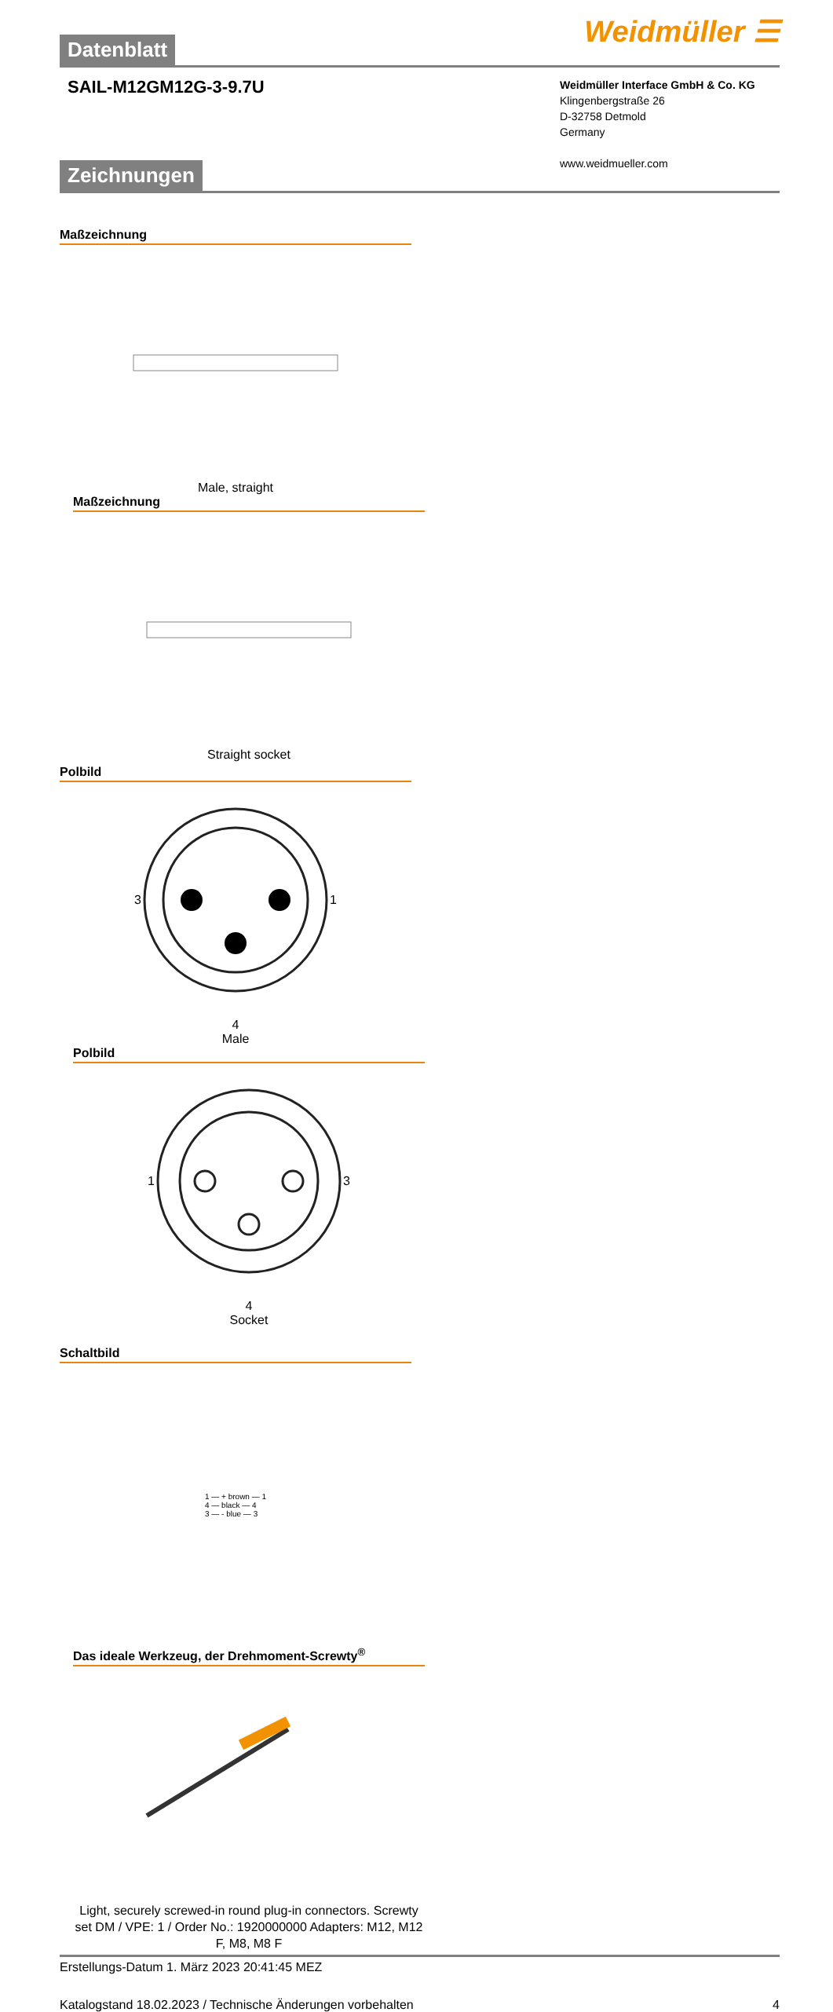Weidmüller ☰
Datenblatt
SAIL-M12GM12G-3-9.7U
Weidmüller Interface GmbH & Co. KG
Klingenbergstraße 26
D-32758 Detmold
Germany
www.weidmueller.com
Zeichnungen
Maßzeichnung
Male, straight
Maßzeichnung
Straight socket
Polbild
3 1
4
Male
Polbild
1 3
4
Socket
Schaltbild
1 — + brown — 1
4 — black — 4
3 — - blue — 3
Das ideale Werkzeug, der Drehmoment-Screwty<sup>®</sup>
Light, securely screwed-in round plug-in connectors. Screwty set DM / VPE: 1 / Order No.: 1920000000 Adapters: M12, M12 F, M8, M8 F
Erstellungs-Datum 1. März 2023 20:41:45 MEZ
Katalogstand 18.02.2023 / Technische Änderungen vorbehalten 4